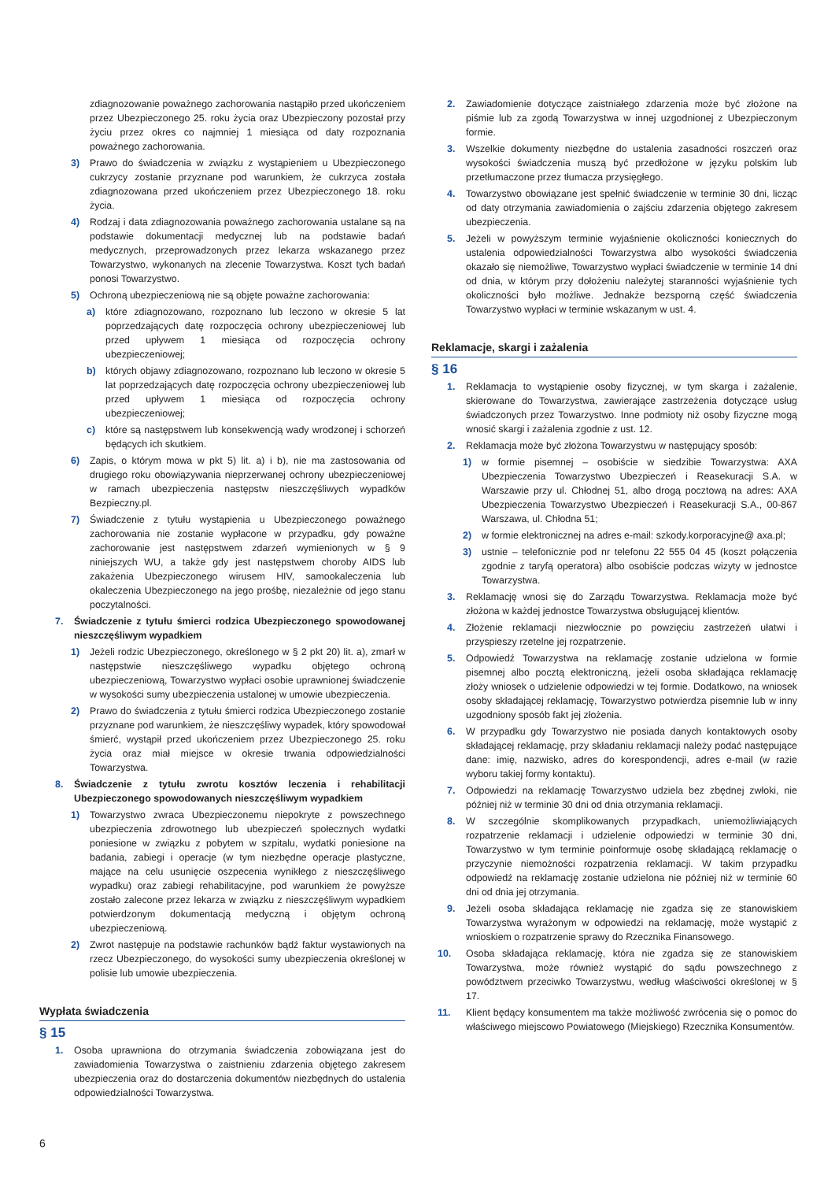zdiagnozowanie poważnego zachorowania nastąpiło przed ukończeniem przez Ubezpieczonego 25. roku życia oraz Ubezpieczony pozostał przy życiu przez okres co najmniej 1 miesiąca od daty rozpoznania poważnego zachorowania.
3) Prawo do świadczenia w związku z wystąpieniem u Ubezpieczonego cukrzycy zostanie przyznane pod warunkiem, że cukrzyca została zdiagnozowana przed ukończeniem przez Ubezpieczonego 18. roku życia.
4) Rodzaj i data zdiagnozowania poważnego zachorowania ustalane są na podstawie dokumentacji medycznej lub na podstawie badań medycznych, przeprowadzonych przez lekarza wskazanego przez Towarzystwo, wykonanych na zlecenie Towarzystwa. Koszt tych badań ponosi Towarzystwo.
5) Ochroną ubezpieczeniową nie są objęte poważne zachorowania:
a) które zdiagnozowano, rozpoznano lub leczono w okresie 5 lat poprzedzających datę rozpoczęcia ochrony ubezpieczeniowej lub przed upływem 1 miesiąca od rozpoczęcia ochrony ubezpieczeniowej;
b) których objawy zdiagnozowano, rozpoznano lub leczono w okresie 5 lat poprzedzających datę rozpoczęcia ochrony ubezpieczeniowej lub przed upływem 1 miesiąca od rozpoczęcia ochrony ubezpieczeniowej;
c) które są następstwem lub konsekwencją wady wrodzonej i schorzeń będących ich skutkiem.
6) Zapis, o którym mowa w pkt 5) lit. a) i b), nie ma zastosowania od drugiego roku obowiązywania nieprzerwanej ochrony ubezpieczeniowej w ramach ubezpieczenia następstw nieszczęśliwych wypadków Bezpieczny.pl.
7) Świadczenie z tytułu wystąpienia u Ubezpieczonego poważnego zachorowania nie zostanie wypłacone w przypadku, gdy poważne zachorowanie jest następstwem zdarzeń wymienionych w § 9 niniejszych WU, a także gdy jest następstwem choroby AIDS lub zakażenia Ubezpieczonego wirusem HIV, samookaleczenia lub okaleczenia Ubezpieczonego na jego prośbę, niezależnie od jego stanu poczytalności.
7. Świadczenie z tytułu śmierci rodzica Ubezpieczonego spowodowanej nieszczęśliwym wypadkiem
1) Jeżeli rodzic Ubezpieczonego, określonego w § 2 pkt 20) lit. a), zmarł w następstwie nieszczęśliwego wypadku objętego ochroną ubezpieczeniową, Towarzystwo wypłaci osobie uprawnionej świadczenie w wysokości sumy ubezpieczenia ustalonej w umowie ubezpieczenia.
2) Prawo do świadczenia z tytułu śmierci rodzica Ubezpieczonego zostanie przyznane pod warunkiem, że nieszczęśliwy wypadek, który spowodował śmierć, wystąpił przed ukończeniem przez Ubezpieczonego 25. roku życia oraz miał miejsce w okresie trwania odpowiedzialności Towarzystwa.
8. Świadczenie z tytułu zwrotu kosztów leczenia i rehabilitacji Ubezpieczonego spowodowanych nieszczęśliwym wypadkiem
1) Towarzystwo zwraca Ubezpieczonemu niepokryte z powszechnego ubezpieczenia zdrowotnego lub ubezpieczeń społecznych wydatki poniesione w związku z pobytem w szpitalu, wydatki poniesione na badania, zabiegi i operacje (w tym niezbędne operacje plastyczne, mające na celu usunięcie oszpecenia wynikłego z nieszczęśliwego wypadku) oraz zabiegi rehabilitacyjne, pod warunkiem że powyższe zostało zalecone przez lekarza w związku z nieszczęśliwym wypadkiem potwierdzonym dokumentacją medyczną i objętym ochroną ubezpieczeniową.
2) Zwrot następuje na podstawie rachunków bądź faktur wystawionych na rzecz Ubezpieczonego, do wysokości sumy ubezpieczenia określonej w polisie lub umowie ubezpieczenia.
Wypłata świadczenia
§ 15
1. Osoba uprawniona do otrzymania świadczenia zobowiązana jest do zawiadomienia Towarzystwa o zaistnieniu zdarzenia objętego zakresem ubezpieczenia oraz do dostarczenia dokumentów niezbędnych do ustalenia odpowiedzialności Towarzystwa.
2. Zawiadomienie dotyczące zaistniałego zdarzenia może być złożone na piśmie lub za zgodą Towarzystwa w innej uzgodnionej z Ubezpieczonym formie.
3. Wszelkie dokumenty niezbędne do ustalenia zasadności roszczeń oraz wysokości świadczenia muszą być przedłożone w języku polskim lub przetłumaczone przez tłumacza przysięgłego.
4. Towarzystwo obowiązane jest spełnić świadczenie w terminie 30 dni, licząc od daty otrzymania zawiadomienia o zajściu zdarzenia objętego zakresem ubezpieczenia.
5. Jeżeli w powyższym terminie wyjaśnienie okoliczności koniecznych do ustalenia odpowiedzialności Towarzystwa albo wysokości świadczenia okazało się niemożliwe, Towarzystwo wypłaci świadczenie w terminie 14 dni od dnia, w którym przy dołożeniu należytej staranności wyjaśnienie tych okoliczności było możliwe. Jednakże bezsporną część świadczenia Towarzystwo wypłaci w terminie wskazanym w ust. 4.
Reklamacje, skargi i zażalenia
§ 16
1. Reklamacja to wystąpienie osoby fizycznej, w tym skarga i zażalenie, skierowane do Towarzystwa, zawierające zastrzeżenia dotyczące usług świadczonych przez Towarzystwo. Inne podmioty niż osoby fizyczne mogą wnosić skargi i zażalenia zgodnie z ust. 12.
2. Reklamacja może być złożona Towarzystwu w następujący sposób:
1) w formie pisemnej – osobiście w siedzibie Towarzystwa: AXA Ubezpieczenia Towarzystwo Ubezpieczeń i Reasekuracji S.A. w Warszawie przy ul. Chłodnej 51, albo drogą pocztową na adres: AXA Ubezpieczenia Towarzystwo Ubezpieczeń i Reasekuracji S.A., 00-867 Warszawa, ul. Chłodna 51;
2) w formie elektronicznej na adres e-mail: szkody.korporacyjne@ axa.pl;
3) ustnie – telefonicznie pod nr telefonu 22 555 04 45 (koszt połączenia zgodnie z taryfą operatora) albo osobiście podczas wizyty w jednostce Towarzystwa.
3. Reklamację wnosi się do Zarządu Towarzystwa. Reklamacja może być złożona w każdej jednostce Towarzystwa obsługującej klientów.
4. Złożenie reklamacji niezwłocznie po powzięciu zastrzeżeń ułatwi i przyspieszy rzetelne jej rozpatrzenie.
5. Odpowiedź Towarzystwa na reklamację zostanie udzielona w formie pisemnej albo pocztą elektroniczną, jeżeli osoba składająca reklamację złoży wniosek o udzielenie odpowiedzi w tej formie. Dodatkowo, na wniosek osoby składającej reklamację, Towarzystwo potwierdza pisemnie lub w inny uzgodniony sposób fakt jej złożenia.
6. W przypadku gdy Towarzystwo nie posiada danych kontaktowych osoby składającej reklamację, przy składaniu reklamacji należy podać następujące dane: imię, nazwisko, adres do korespondencji, adres e-mail (w razie wyboru takiej formy kontaktu).
7. Odpowiedzi na reklamację Towarzystwo udziela bez zbędnej zwłoki, nie później niż w terminie 30 dni od dnia otrzymania reklamacji.
8. W szczególnie skomplikowanych przypadkach, uniemożliwiających rozpatrzenie reklamacji i udzielenie odpowiedzi w terminie 30 dni, Towarzystwo w tym terminie poinformuje osobę składającą reklamację o przyczynie niemożności rozpatrzenia reklamacji. W takim przypadku odpowiedź na reklamację zostanie udzielona nie później niż w terminie 60 dni od dnia jej otrzymania.
9. Jeżeli osoba składająca reklamację nie zgadza się ze stanowiskiem Towarzystwa wyrażonym w odpowiedzi na reklamację, może wystąpić z wnioskiem o rozpatrzenie sprawy do Rzecznika Finansowego.
10. Osoba składająca reklamację, która nie zgadza się ze stanowiskiem Towarzystwa, może również wystąpić do sądu powszechnego z powództwem przeciwko Towarzystwu, według właściwości określonej w § 17.
11. Klient będący konsumentem ma także możliwość zwrócenia się o pomoc do właściwego miejscowo Powiatowego (Miejskiego) Rzecznika Konsumentów.
6